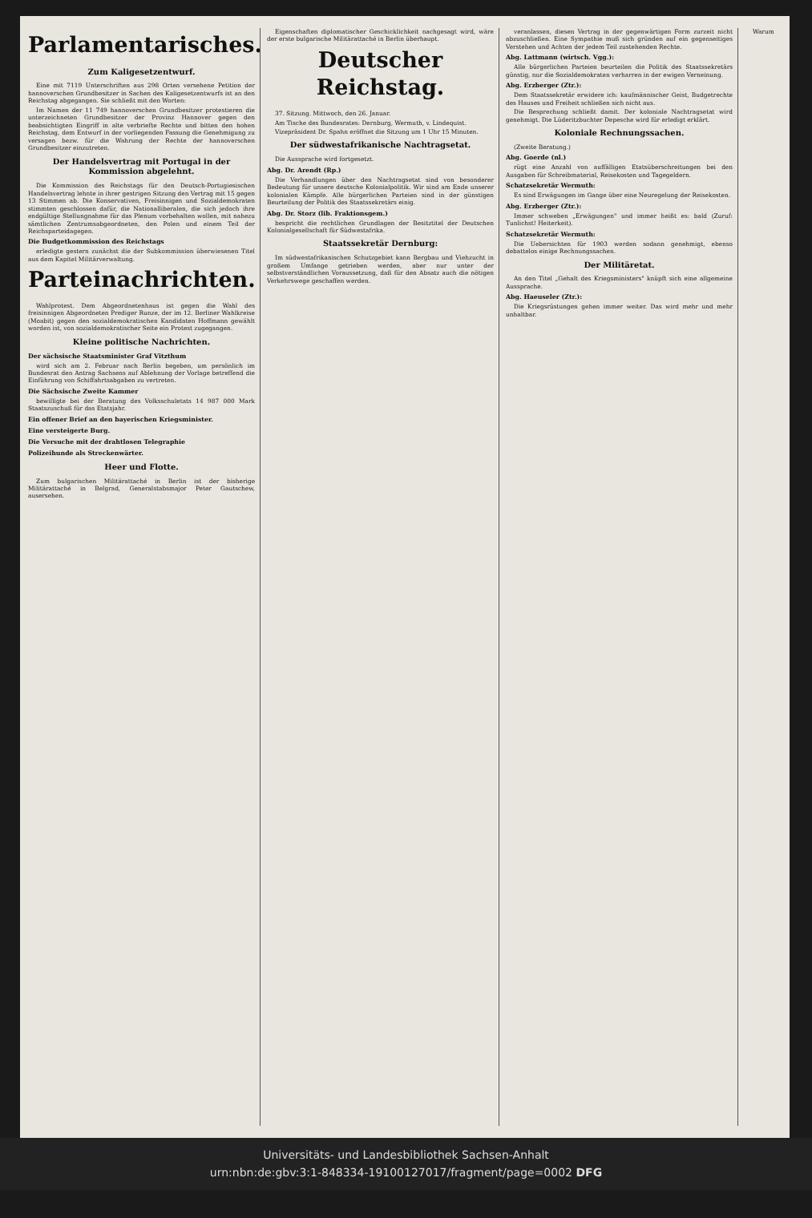Parlamentarisches.
Zum Kaligesetzentwurf.
Eine mit 7119 Unterschriften aus 298 Orten versehene Petition der hannoverschen Grundbesitzer in Sachen des Kaligesetzentwurfs ist an den Reichstag abgegangen. Sie schließt mit den Worten:
Im Namen der 11 749 hannoverschen Grundbesitzer protestieren die unterzeichneten Grundbesitzer der Provinz Hannover gegen den beabsichtigten Eingriff in alte verbriefte Rechte und bitten den hohen Reichstag, dem Entwurf in der vorliegenden Fassung die Genehmigung zu versagen bezw. für die Wahrung der Rechte der hannoverschen Grundbesitzer einzutreten.
Der Handelsvertrag mit Portugal in der Kommission abgelehnt.
Die Kommission des Reichstags für den Deutsch-Portugiesischen Handelsvertrag lehnte in ihrer gestrigen Sitzung den Vertrag mit 15 gegen 13 Stimmen ab. Die Konservativen, Freisinnigen und Sozialdemokraten stimmten geschlossen dafür, die Nationalliberalen, die sich jedoch ihre endgültige Stellungnahme für das Plenum vorbehalten wollen, mit nahezu sämtlichen Zentrumsabgeordneten, den Polen und einem Teil der Reichsparteidagegen.
Die Budgetkommission des Reichstags
erledigte gestern zunächst die der Subkommission überwiesenen Titel aus dem Kapitel Militärverwaltung.
Parteinachrichten.
Wahlprotest. Dem Abgeordnetenhaus ist gegen die Wahl des freisinnigen Abgeordneten Prediger Runze, der im 12. Berliner Wahlkreise (Moabit) gegen den sozialdemokratischen Kandidaten Hoffmann gewählt worden ist, von sozialdemokratischer Seite ein Protest zugegangen.
Kleine politische Nachrichten.
Der sächsische Staatsminister Graf Vitzthum
wird sich am 2. Februar nach Berlin begeben, um persönlich im Bundesrat den Antrag Sachsens auf Ablehnung der Vorlage betreffend die Einführung von Schiffahrtsabgaben zu vertreten.
Die Sächsische Zweite Kammer
bewilligte bei der Beratung des Volksschuletats 14 987 000 Mark Staatszuschuß für das Etatsjahr.
Ein offener Brief an den bayerischen Kriegsminister.
Eine versteigerte Burg.
Die Versuche mit der drahtlosen Telegraphie
Polizeihunde als Streckenwärter.
Heer und Flotte.
Zum bulgarischen Militärattaché in Berlin ist der bisherige Militärattaché in Belgrad, Generalstabsmajor Peter Gautschew, ausersehen.
Eigenschaften diplomatischer Geschicklichkeit nachgesagt wird, wäre der erste bulgarische Militärattaché in Berlin überhaupt.
Deutscher Reichstag.
37. Sitzung. Mittwoch, den 26. Januar.
Am Tische des Bundesrates: Dernburg, Wermuth, v. Lindequist.
Vizepräsident Dr. Spahn eröffnet die Sitzung um 1 Uhr 15 Minuten.
Der südwestafrikanische Nachtragsetat.
Die Aussprache wird fortgesetzt.
Abg. Dr. Arendt (Rp.)
Die Verhandlungen über den Nachtragsetat sind von besonderer Bedeutung für unsere deutsche Kolonialpolitik. Wir sind am Ende unserer kolonialen Kämpfe. Alle bürgerlichen Parteien sind in der günstigen Beurteilung der Politik des Staatssekretärs einig.
Abg. Dr. Storz (lib. Fraktionsgem.)
bespricht die rechtlichen Grundlagen der Besitztitel der Deutschen Kolonialgesellschaft für Südwestafrika.
Staatssekretär Dernburg:
Im südwestafrikanischen Schutzgebiet kann Bergbau und Viehzucht in großem Umfange getrieben werden, aber nur unter der selbstverständlichen Voraussetzung, daß für den Absatz auch die nötigen Verkehrswege geschaffen werden.
veranlassen, diesen Vertrag in der gegenwärtigen Form zurzeit nicht abzuschließen. Eine Sympathie muß sich gründen auf ein gegenseitiges Verstehen und Achten der jedem Teil zustehenden Rechte.
Abg. Lattmann (wirtsch. Vgg.):
Alle bürgerlichen Parteien beurteilen die Politik des Staatssekretärs günstig, nur die Sozialdemokraten verharren in der ewigen Verneinung.
Abg. Erzberger (Ztr.):
Dem Staatssekretär erwidere ich: kaufmännischer Geist, Budgetrechte des Hauses und Freiheit schließen sich nicht aus.
Die Besprechung schließt damit. Der koloniale Nachtragsetat wird genehmigt. Die Lüderitzbuchter Depesche wird für erledigt erklärt.
Koloniale Rechnungssachen.
(Zweite Beratung.)
Abg. Goerde (nl.)
rügt eine Anzahl von auffälligen Etatsüberschreitungen bei den Ausgaben für Schreibmaterial, Reisekosten und Tagegeldern.
Schatzsekretär Wermuth:
Es sind Erwägungen im Gange über eine Neuregelung der Reisekosten.
Abg. Erzberger (Ztr.):
Immer schweben „Erwägungen" und immer heißt es: bald (Zuruf: Tunlichst! Heiterkeit).
Schatzsekretär Wermuth:
Die Uebersichten für 1903 werden sodann genehmigt, ebenso debattelos einige Rechnungssachen.
Der Militäretat.
An den Titel „Gehalt des Kriegsministers" knüpft sich eine allgemeine Aussprache.
Abg. Haeuseler (Ztr.):
Die Kriegsrüstungen gehen immer weiter. Das wird mehr und mehr unhaltbar.
Warum
Universitäts- und Landesbibliothek Sachsen-Anhalt
urn:nbn:de:gbv:3:1-848334-19100127017/fragment/page=0002 DFG